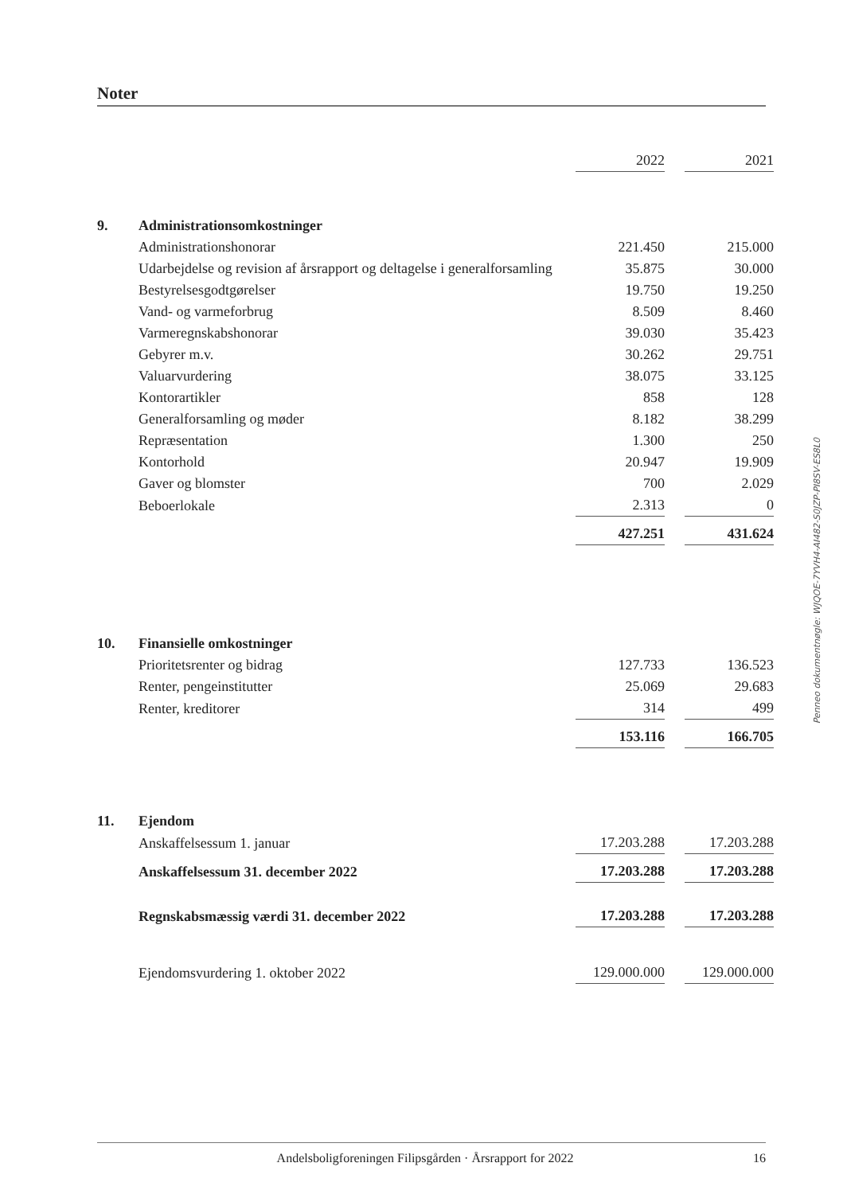Noter
| | | 2022 | | 2021 |
| 9. | Administrationsomkostninger | | | |
| | Administrationshonorar | 221.450 | | 215.000 |
| | Udarbejdelse og revision af årsrapport og deltagelse i generalforsamling | 35.875 | | 30.000 |
| | Bestyrelsesgodtgørelser | 19.750 | | 19.250 |
| | Vand- og varmeforbrug | 8.509 | | 8.460 |
| | Varmeregnskabshonorar | 39.030 | | 35.423 |
| | Gebyrer m.v. | 30.262 | | 29.751 |
| | Valuarvurdering | 38.075 | | 33.125 |
| | Kontorartikler | 858 | | 128 |
| | Generalforsamling og møder | 8.182 | | 38.299 |
| | Repræsentation | 1.300 | | 250 |
| | Kontorhold | 20.947 | | 19.909 |
| | Gaver og blomster | 700 | | 2.029 |
| | Beboerlokale | 2.313 | | 0 |
| | | 427.251 | | 431.624 |
| 10. | Finansielle omkostninger | | | |
| | Prioritetsrenter og bidrag | 127.733 | | 136.523 |
| | Renter, pengeinstitutter | 25.069 | | 29.683 |
| | Renter, kreditorer | 314 | | 499 |
| | | 153.116 | | 166.705 |
| 11. | Ejendom | | | |
| | Anskaffelsessum 1. januar | 17.203.288 | | 17.203.288 |
| | Anskaffelsessum 31. december 2022 | 17.203.288 | | 17.203.288 |
| | Regnskabsmæssig værdi 31. december 2022 | 17.203.288 | | 17.203.288 |
| | Ejendomsvurdering 1. oktober 2022 | 129.000.000 | | 129.000.000 |
Penneo dokumentnøgle: WJQOE-7YVH4-AI482-S0JZP-PI8SV-ES8L0
Andelsboligforeningen Filipsgården · Årsrapport for 2022 16